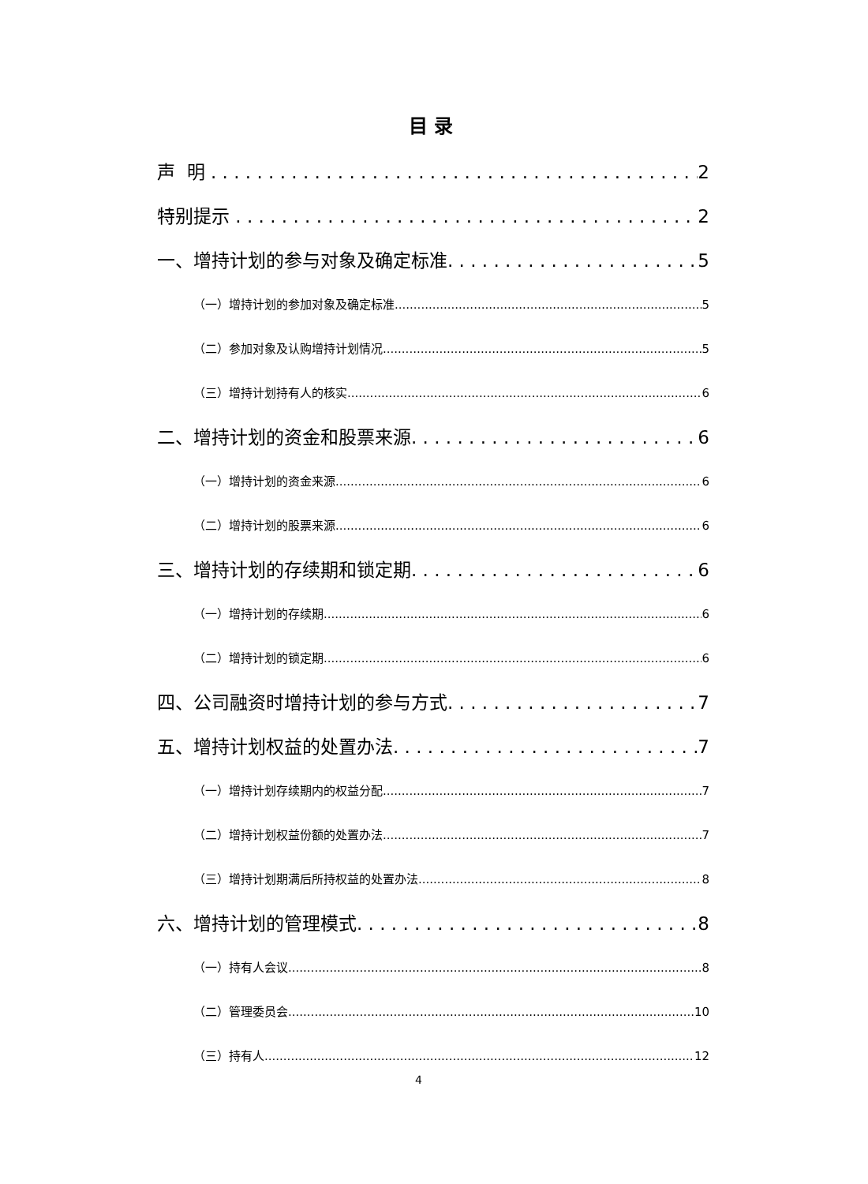目录
声 明 2
特别提示 2
一、增持计划的参与对象及确定标准 5
（一）增持计划的参加对象及确定标准 5
（二）参加对象及认购增持计划情况 5
（三）增持计划持有人的核实 6
二、增持计划的资金和股票来源 6
（一）增持计划的资金来源 6
（二）增持计划的股票来源 6
三、增持计划的存续期和锁定期 6
（一）增持计划的存续期 6
（二）增持计划的锁定期 6
四、公司融资时增持计划的参与方式 7
五、增持计划权益的处置办法 7
（一）增持计划存续期内的权益分配 7
（二）增持计划权益份额的处置办法 7
（三）增持计划期满后所持权益的处置办法 8
六、增持计划的管理模式 8
（一）持有人会议 8
（二）管理委员会 10
（三）持有人 12
4